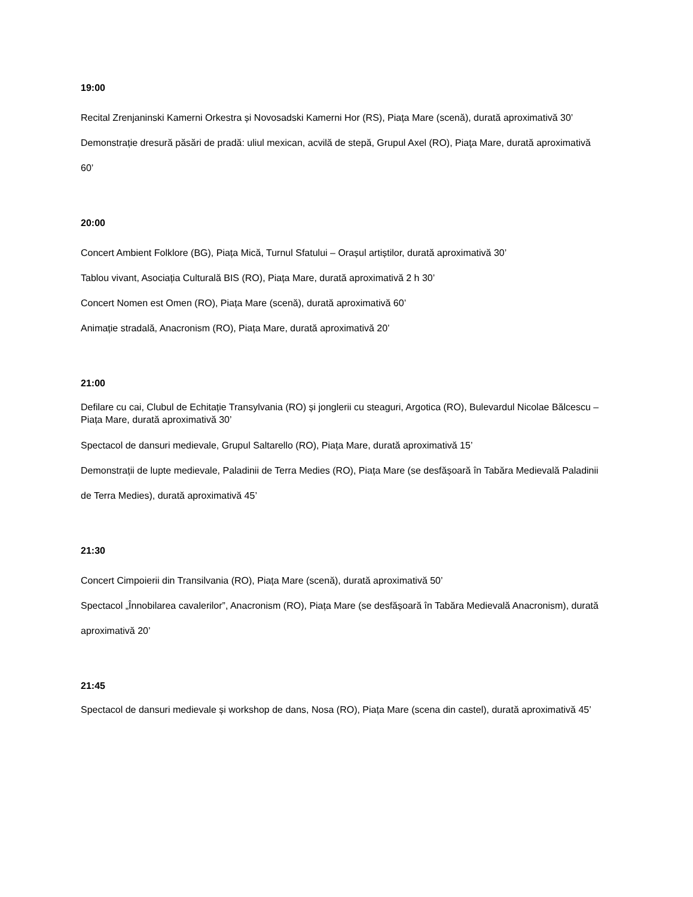19:00
Recital Zrenjaninski Kamerni Orkestra și Novosadski Kamerni Hor (RS), Piața Mare (scenă), durată aproximativă 30’
Demonstrație dresură păsări de pradă: uliul mexican, acvilă de stepă, Grupul Axel (RO), Piaţa Mare, durată aproximativă 60’
20:00
Concert Ambient Folklore (BG), Piața Mică, Turnul Sfatului – Orașul artiștilor, durată aproximativă 30’
Tablou vivant, Asociația Culturală BIS (RO), Piața Mare, durată aproximativă 2 h 30’
Concert Nomen est Omen (RO), Piața Mare (scenă), durată aproximativă 60’
Animație stradală, Anacronism (RO), Piața Mare, durată aproximativă 20’
21:00
Defilare cu cai, Clubul de Echitație Transylvania (RO) și jonglerii cu steaguri, Argotica (RO), Bulevardul Nicolae Bălcescu – Piața Mare, durată aproximativă 30’
Spectacol de dansuri medievale, Grupul Saltarello (RO), Piața Mare, durată aproximativă 15’
Demonstrații de lupte medievale, Paladinii de Terra Medies (RO), Piața Mare (se desfășoară în Tabăra Medievală Paladinii de Terra Medies), durată aproximativă 45’
21:30
Concert Cimpoierii din Transilvania (RO), Piața Mare (scenă), durată aproximativă 50’
Spectacol „Înnobilarea cavalerilor”, Anacronism (RO), Piața Mare (se desfășoară în Tabăra Medievală Anacronism), durată aproximativă 20’
21:45
Spectacol de dansuri medievale și workshop de dans, Nosa (RO), Piața Mare (scena din castel), durată aproximativă 45’